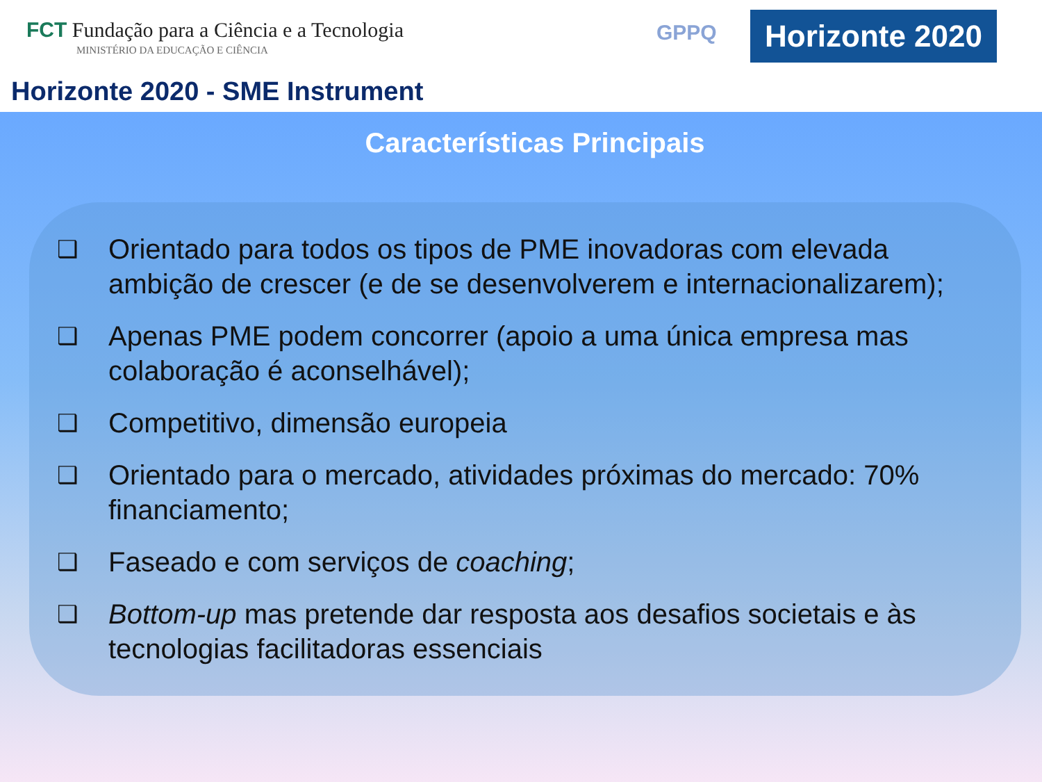FCT Fundação para a Ciência e a Tecnologia
MINISTÉRIO DA EDUCAÇÃO E CIÊNCIA
GPPQ
Horizonte 2020
Horizonte 2020 - SME Instrument
Características Principais
❑ Orientado para todos os tipos de PME inovadoras com elevada ambição de crescer (e de se desenvolverem e internacionalizarem);
❑ Apenas PME podem concorrer (apoio a uma única empresa mas colaboração é aconselhável);
❑ Competitivo, dimensão europeia
❑ Orientado para o mercado, atividades próximas do mercado: 70% financiamento;
❑ Faseado e com serviços de coaching;
❑ Bottom-up mas pretende dar resposta aos desafios societais e às tecnologias facilitadoras essenciais